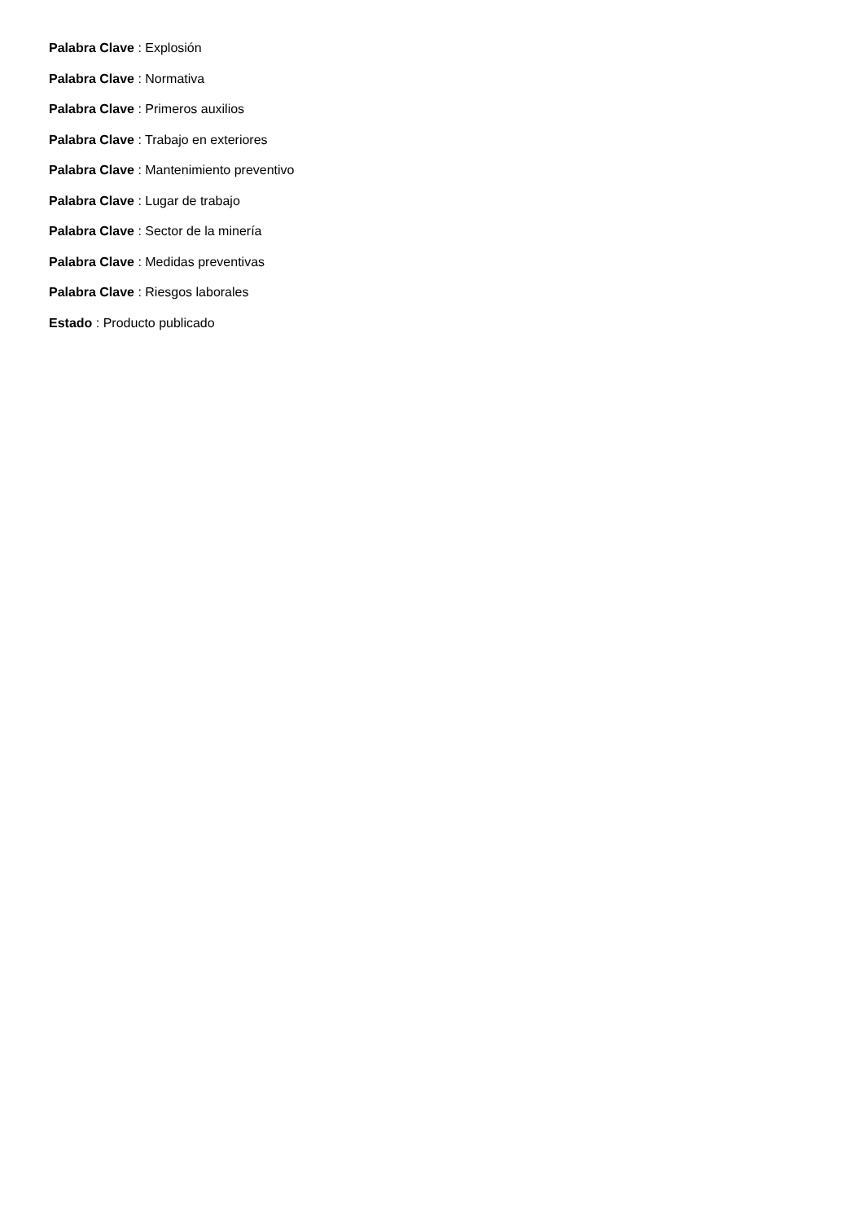Palabra Clave : Explosión
Palabra Clave : Normativa
Palabra Clave : Primeros auxilios
Palabra Clave : Trabajo en exteriores
Palabra Clave : Mantenimiento preventivo
Palabra Clave : Lugar de trabajo
Palabra Clave : Sector de la minería
Palabra Clave : Medidas preventivas
Palabra Clave : Riesgos laborales
Estado : Producto publicado